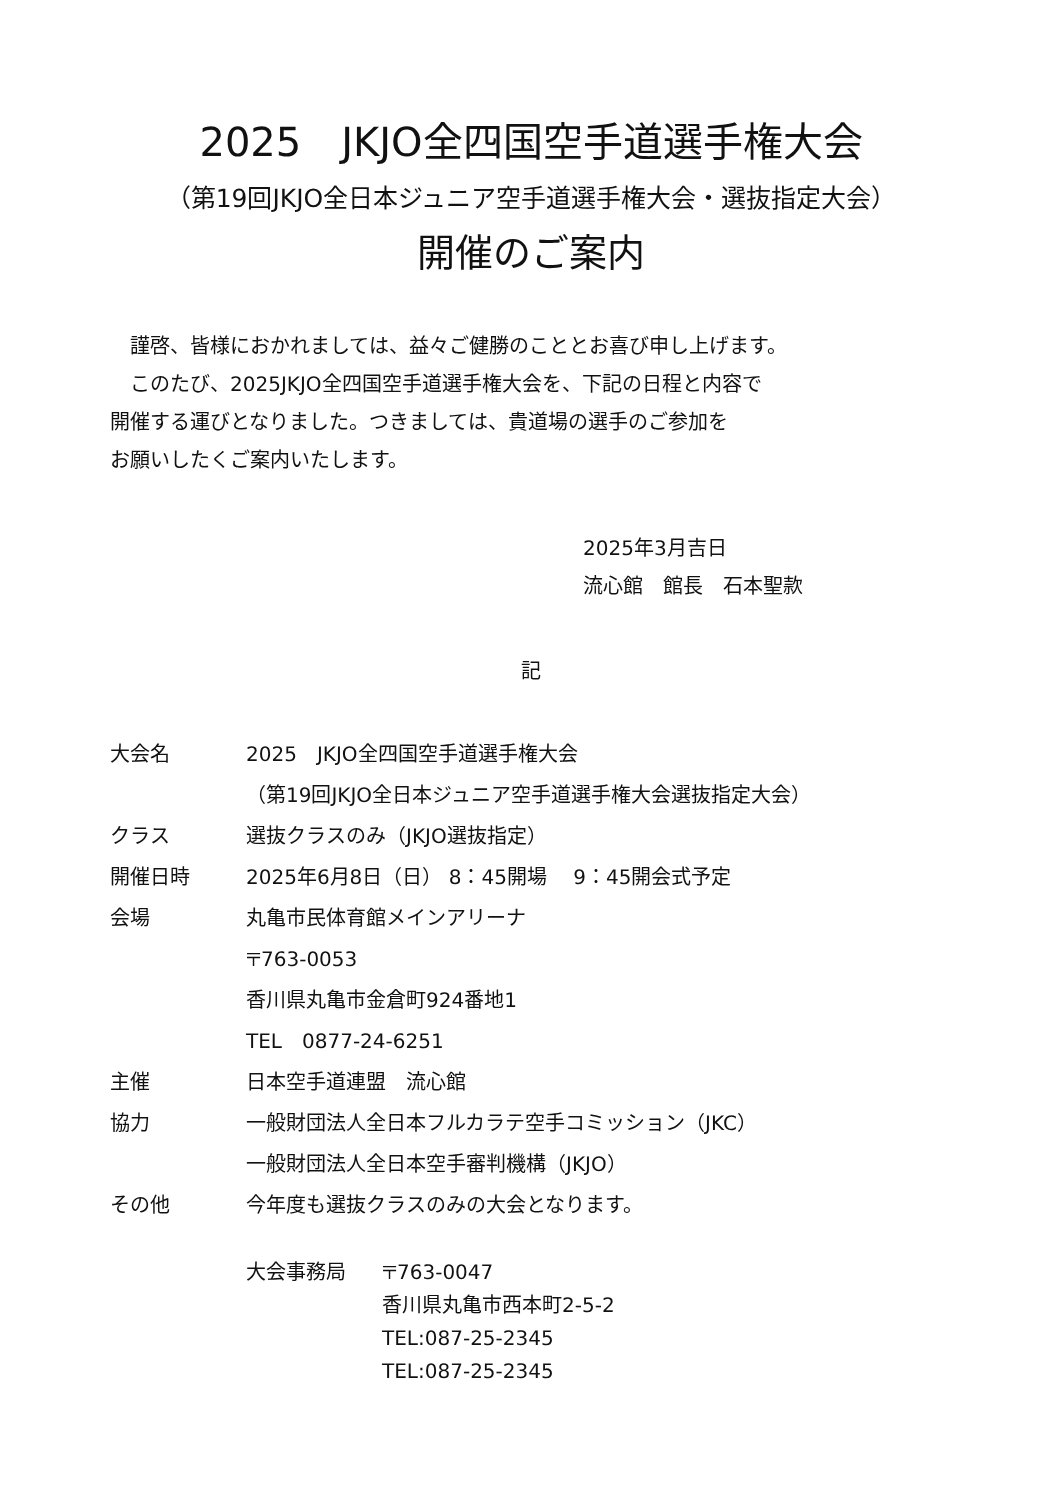2025　JKJO全四国空手道選手権大会
（第19回JKJO全日本ジュニア空手道選手権大会・選抜指定大会）
開催のご案内
　謹啓、皆様におかれましては、益々ご健勝のこととお喜び申し上げます。
　このたび、2025JKJO全四国空手道選手権大会を、下記の日程と内容で
開催する運びとなりました。つきましては、貴道場の選手のご参加を
お願いしたくご案内いたします。
2025年3月吉日
流心館　館長　石本聖款
記
大会名 2025　JKJO全四国空手道選手権大会
（第19回JKJO全日本ジュニア空手道選手権大会選抜指定大会）
クラス 選抜クラスのみ（JKJO選抜指定）
開催日時 2025年6月8日（日） 8：45開場　 9：45開会式予定
会場 丸亀市民体育館メインアリーナ
〒763-0053
香川県丸亀市金倉町924番地1
TEL　0877-24-6251
主催 日本空手道連盟　流心館
協力 一般財団法人全日本フルカラテ空手コミッション（JKC）
一般財団法人全日本空手審判機構（JKJO）
その他 今年度も選抜クラスのみの大会となります。
大会事務局 〒763-0047
香川県丸亀市西本町2-5-2
TEL:087-25-2345
TEL:087-25-2345